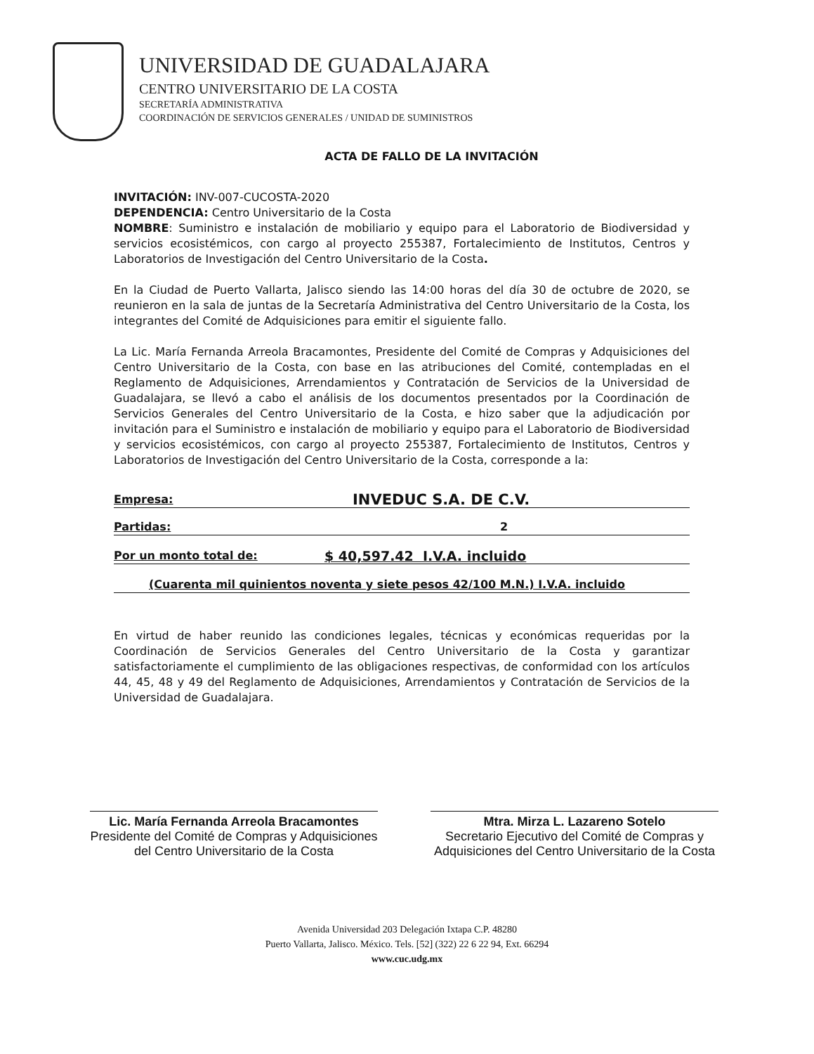UNIVERSIDAD DE GUADALAJARA
CENTRO UNIVERSITARIO DE LA COSTA
SECRETARÍA ADMINISTRATIVA
COORDINACIÓN DE SERVICIOS GENERALES / UNIDAD DE SUMINISTROS
ACTA DE FALLO DE LA INVITACIÓN
INVITACIÓN: INV-007-CUCOSTA-2020
DEPENDENCIA: Centro Universitario de la Costa
NOMBRE: Suministro e instalación de mobiliario y equipo para el Laboratorio de Biodiversidad y servicios ecosistémicos, con cargo al proyecto 255387, Fortalecimiento de Institutos, Centros y Laboratorios de Investigación del Centro Universitario de la Costa.
En la Ciudad de Puerto Vallarta, Jalisco siendo las 14:00 horas del día 30 de octubre de 2020, se reunieron en la sala de juntas de la Secretaría Administrativa del Centro Universitario de la Costa, los integrantes del Comité de Adquisiciones para emitir el siguiente fallo.
La Lic. María Fernanda Arreola Bracamontes, Presidente del Comité de Compras y Adquisiciones del Centro Universitario de la Costa, con base en las atribuciones del Comité, contempladas en el Reglamento de Adquisiciones, Arrendamientos y Contratación de Servicios de la Universidad de Guadalajara, se llevó a cabo el análisis de los documentos presentados por la Coordinación de Servicios Generales del Centro Universitario de la Costa, e hizo saber que la adjudicación por invitación para el Suministro e instalación de mobiliario y equipo para el Laboratorio de Biodiversidad y servicios ecosistémicos, con cargo al proyecto 255387, Fortalecimiento de Institutos, Centros y Laboratorios de Investigación del Centro Universitario de la Costa, corresponde a la:
Empresa: INVEDUC S.A. DE C.V.
Partidas: 2
Por un monto total de: $ 40,597.42 I.V.A. incluido
(Cuarenta mil quinientos noventa y siete pesos 42/100 M.N.) I.V.A. incluido
En virtud de haber reunido las condiciones legales, técnicas y económicas requeridas por la Coordinación de Servicios Generales del Centro Universitario de la Costa y garantizar satisfactoriamente el cumplimiento de las obligaciones respectivas, de conformidad con los artículos 44, 45, 48 y 49 del Reglamento de Adquisiciones, Arrendamientos y Contratación de Servicios de la Universidad de Guadalajara.
Lic. María Fernanda Arreola Bracamontes
Presidente del Comité de Compras y Adquisiciones del Centro Universitario de la Costa
Mtra. Mirza L. Lazareno Sotelo
Secretario Ejecutivo del Comité de Compras y Adquisiciones del Centro Universitario de la Costa
Avenida Universidad 203 Delegación Ixtapa C.P. 48280
Puerto Vallarta, Jalisco. México. Tels. [52] (322) 22 6 22 94, Ext. 66294
www.cuc.udg.mx